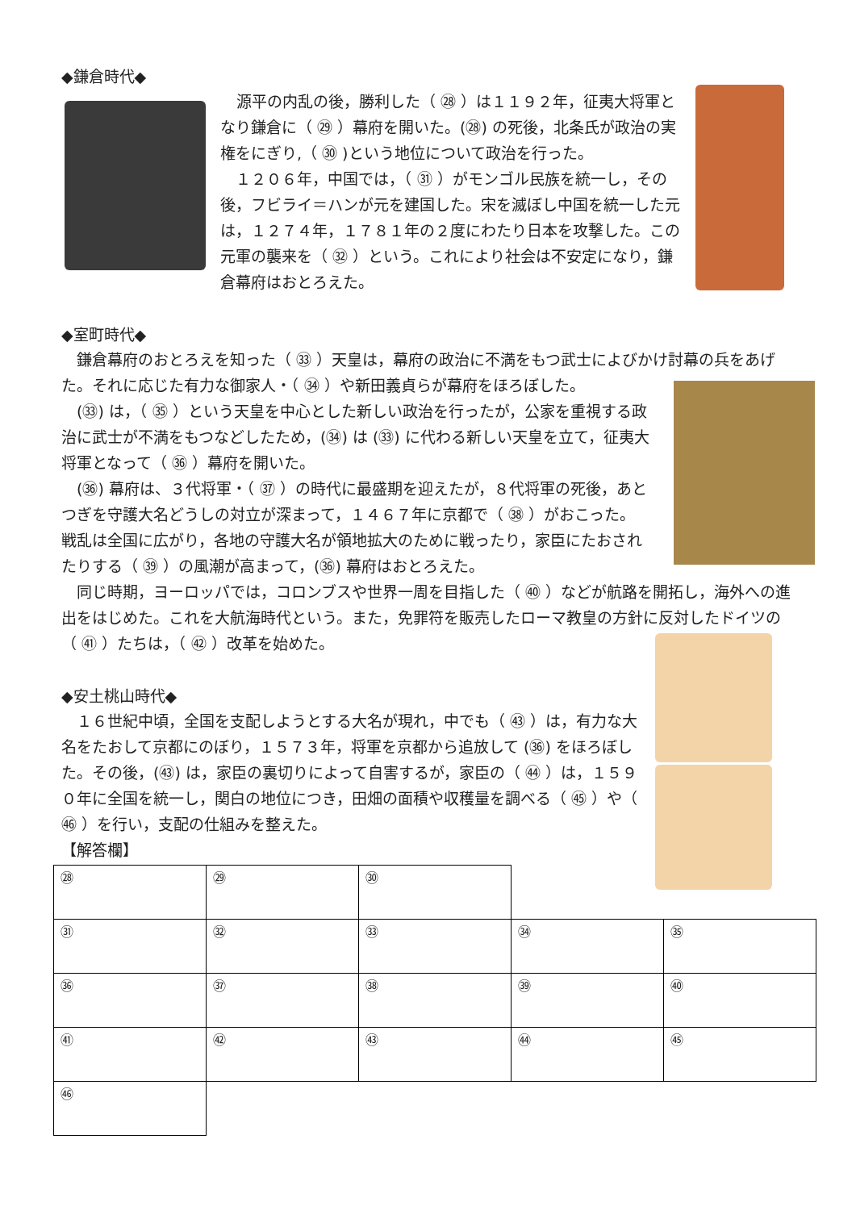◆鎌倉時代◆
源平の内乱の後，勝利した（ ㉘ ）は１１９２年，征夷大将軍となり鎌倉に（ ㉙ ）幕府を開いた。(㉘) の死後，北条氏が政治の実権をにぎり,（ ㉚ )という地位について政治を行った。
　１２０６年，中国では，（ ㉛ ）がモンゴル民族を統一し，その後，フビライ＝ハンが元を建国した。宋を滅ぼし中国を統一した元は，１２７４年，１７８１年の２度にわたり日本を攻撃した。この元軍の襲来を（ ㉜ ）という。これにより社会は不安定になり，鎌倉幕府はおとろえた。
◆室町時代◆
　鎌倉幕府のおとろえを知った（ ㉝ ）天皇は，幕府の政治に不満をもつ武士によびかけ討幕の兵をあげた。それに応じた有力な御家人・（ ㉞ ）や新田義貞らが幕府をほろぼした。
　(㉝) は，（ ㉟ ）という天皇を中心とした新しい政治を行ったが，公家を重視する政治に武士が不満をもつなどしたため，(㉞) は (㉝) に代わる新しい天皇を立て，征夷大将軍となって（ ㊱ ）幕府を開いた。
　(㊱) 幕府は、３代将軍・（ ㊲ ）の時代に最盛期を迎えたが，８代将軍の死後，あとつぎを守護大名どうしの対立が深まって，１４６７年に京都で（ ㊳ ）がおこった。戦乱は全国に広がり，各地の守護大名が領地拡大のために戦ったり，家臣にたおされたりする（ ㊴ ）の風潮が高まって，(㊱) 幕府はおとろえた。
　同じ時期，ヨーロッパでは，コロンブスや世界一周を目指した（ ㊵ ）などが航路を開拓し，海外への進出をはじめた。これを大航海時代という。また，免罪符を販売したローマ教皇の方針に反対したドイツの（ ㊶ ）たちは，（ ㊷ ）改革を始めた。
◆安土桃山時代◆
　１６世紀中頃，全国を支配しようとする大名が現れ，中でも（ ㊸ ）は，有力な大名をたおして京都にのぼり，１５７３年，将軍を京都から追放して (㊱) をほろぼした。その後，(㊸) は，家臣の裏切りによって自害するが，家臣の（ ㊹ ）は，１５９０年に全国を統一し，関白の地位につき，田畑の面積や収穫量を調べる（ ㊺ ）や（ ㊻ ）を行い，支配の仕組みを整えた。
【解答欄】
| ㉘ | ㉙ | ㉚ | | |
| ㉛ | ㉜ | ㉝ | ㉞ | ㉟ |
| ㊱ | ㊲ | ㊳ | ㊴ | ㊵ |
| ㊶ | ㊷ | ㊸ | ㊹ | ㊺ |
| ㊻ | | | | |